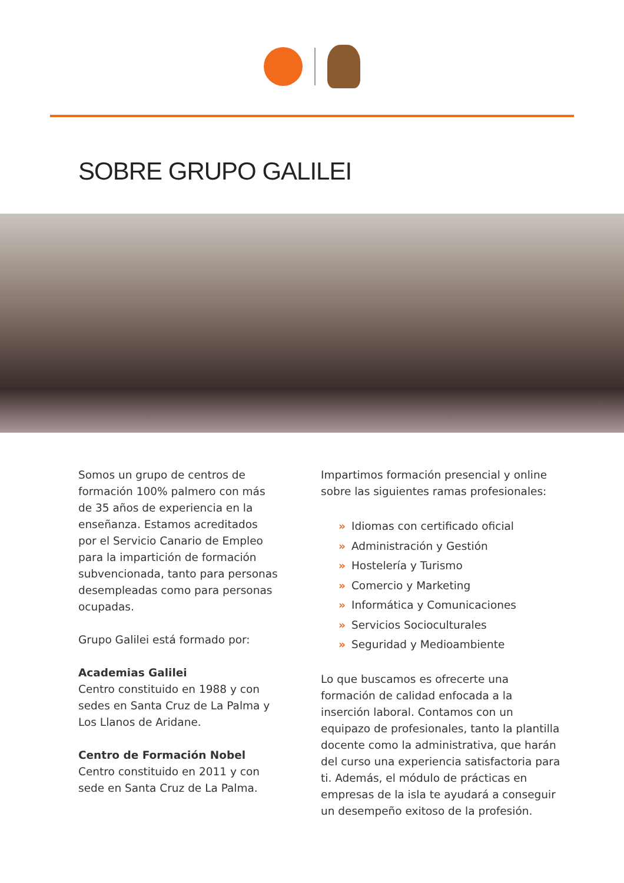SOBRE GRUPO GALILEI
Somos un grupo de centros de formación 100% palmero con más de 35 años de experiencia en la enseñanza. Estamos acreditados por el Servicio Canario de Empleo para la impartición de formación subvencionada, tanto para personas desempleadas como para personas ocupadas.
Grupo Galilei está formado por:
Academias Galilei
Centro constituido en 1988 y con sedes en Santa Cruz de La Palma y Los Llanos de Aridane.
Centro de Formación Nobel
Centro constituido en 2011 y con sede en Santa Cruz de La Palma.
Impartimos formación presencial y online sobre las siguientes ramas profesionales:
» Idiomas con certificado oficial
» Administración y Gestión
» Hostelería y Turismo
» Comercio y Marketing
» Informática y Comunicaciones
» Servicios Socioculturales
» Seguridad y Medioambiente
Lo que buscamos es ofrecerte una formación de calidad enfocada a la inserción laboral. Contamos con un equipazo de profesionales, tanto la plantilla docente como la administrativa, que harán del curso una experiencia satisfactoria para ti. Además, el módulo de prácticas en empresas de la isla te ayudará a conseguir un desempeño exitoso de la profesión.